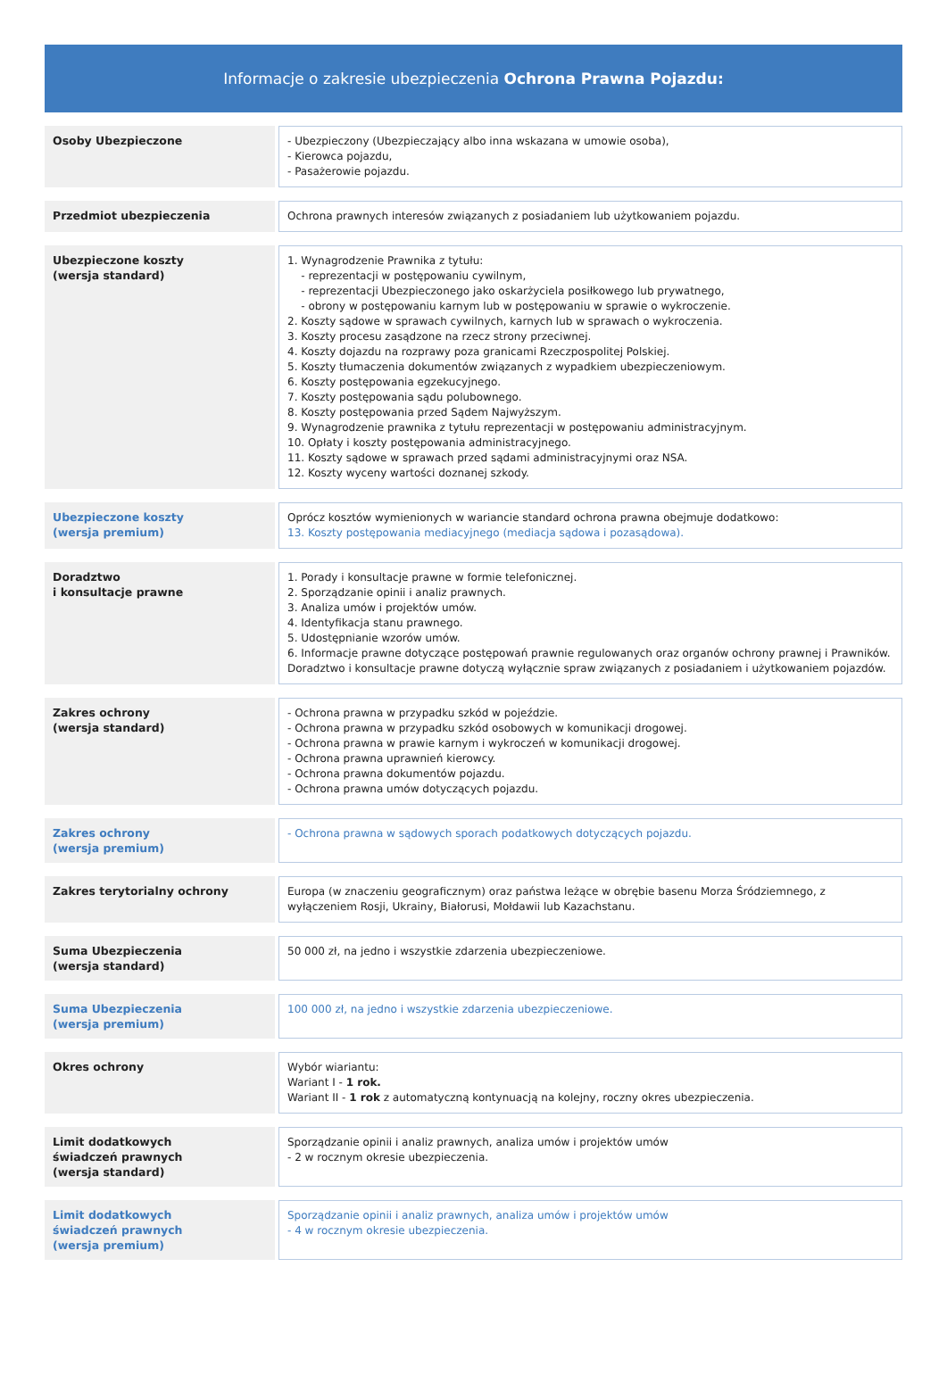Informacje o zakresie ubezpieczenia Ochrona Prawna Pojazdu:
| Osoby Ubezpieczone | | - Ubezpieczony (Ubezpieczający albo inna wskazana w umowie osoba), - Kierowca pojazdu, - Pasażerowie pojazdu. |
| Przedmiot ubezpieczenia | | Ochrona prawnych interesów związanych z posiadaniem lub użytkowaniem pojazdu. |
| Ubezpieczone koszty (wersja standard) | | 1. Wynagrodzenie Prawnika z tytułu: - reprezentacji w postępowaniu cywilnym, - reprezentacji Ubezpieczonego jako oskarżyciela posiłkowego lub prywatnego, - obrony w postępowaniu karnym lub w postępowaniu w sprawie o wykroczenie. 2. Koszty sądowe w sprawach cywilnych, karnych lub w sprawach o wykroczenia. 3. Koszty procesu zasądzone na rzecz strony przeciwnej. 4. Koszty dojazdu na rozprawy poza granicami Rzeczpospolitej Polskiej. 5. Koszty tłumaczenia dokumentów związanych z wypadkiem ubezpieczeniowym. 6. Koszty postępowania egzekucyjnego. 7. Koszty postępowania sądu polubownego. 8. Koszty postępowania przed Sądem Najwyższym. 9. Wynagrodzenie prawnika z tytułu reprezentacji w postępowaniu administracyjnym. 10. Opłaty i koszty postępowania administracyjnego. 11. Koszty sądowe w sprawach przed sądami administracyjnymi oraz NSA. 12. Koszty wyceny wartości doznanej szkody. |
| Ubezpieczone koszty (wersja premium) | | Oprócz kosztów wymienionych w wariancie standard ochrona prawna obejmuje dodatkowo: 13. Koszty postępowania mediacyjnego (mediacja sądowa i pozasądowa). |
| Doradztwo i konsultacje prawne | | 1. Porady i konsultacje prawne w formie telefonicznej. 2. Sporządzanie opinii i analiz prawnych. 3. Analiza umów i projektów umów. 4. Identyfikacja stanu prawnego. 5. Udostępnianie wzorów umów. 6. Informacje prawne dotyczące postępowań prawnie regulowanych oraz organów ochrony prawnej i Prawników. Doradztwo i konsultacje prawne dotyczą wyłącznie spraw związanych z posiadaniem i użytkowaniem pojazdów. |
| Zakres ochrony (wersja standard) | | - Ochrona prawna w przypadku szkód w pojeździe. - Ochrona prawna w przypadku szkód osobowych w komunikacji drogowej. - Ochrona prawna w prawie karnym i wykroczeń w komunikacji drogowej. - Ochrona prawna uprawnień kierowcy. - Ochrona prawna dokumentów pojazdu. - Ochrona prawna umów dotyczących pojazdu. |
| Zakres ochrony (wersja premium) | | - Ochrona prawna w sądowych sporach podatkowych dotyczących pojazdu. |
| Zakres terytorialny ochrony | | Europa (w znaczeniu geograficznym) oraz państwa leżące w obrębie basenu Morza Śródziemnego, z wyłączeniem Rosji, Ukrainy, Białorusi, Mołdawii lub Kazachstanu. |
| Suma Ubezpieczenia (wersja standard) | | 50 000 zł, na jedno i wszystkie zdarzenia ubezpieczeniowe. |
| Suma Ubezpieczenia (wersja premium) | | 100 000 zł, na jedno i wszystkie zdarzenia ubezpieczeniowe. |
| Okres ochrony | | Wybór wiariantu: Wariant I - 1 rok. Wariant II - 1 rok z automatyczną kontynuacją na kolejny, roczny okres ubezpieczenia. |
| Limit dodatkowych świadczeń prawnych (wersja standard) | | Sporządzanie opinii i analiz prawnych, analiza umów i projektów umów - 2 w rocznym okresie ubezpieczenia. |
| Limit dodatkowych świadczeń prawnych (wersja premium) | | Sporządzanie opinii i analiz prawnych, analiza umów i projektów umów - 4 w rocznym okresie ubezpieczenia. |